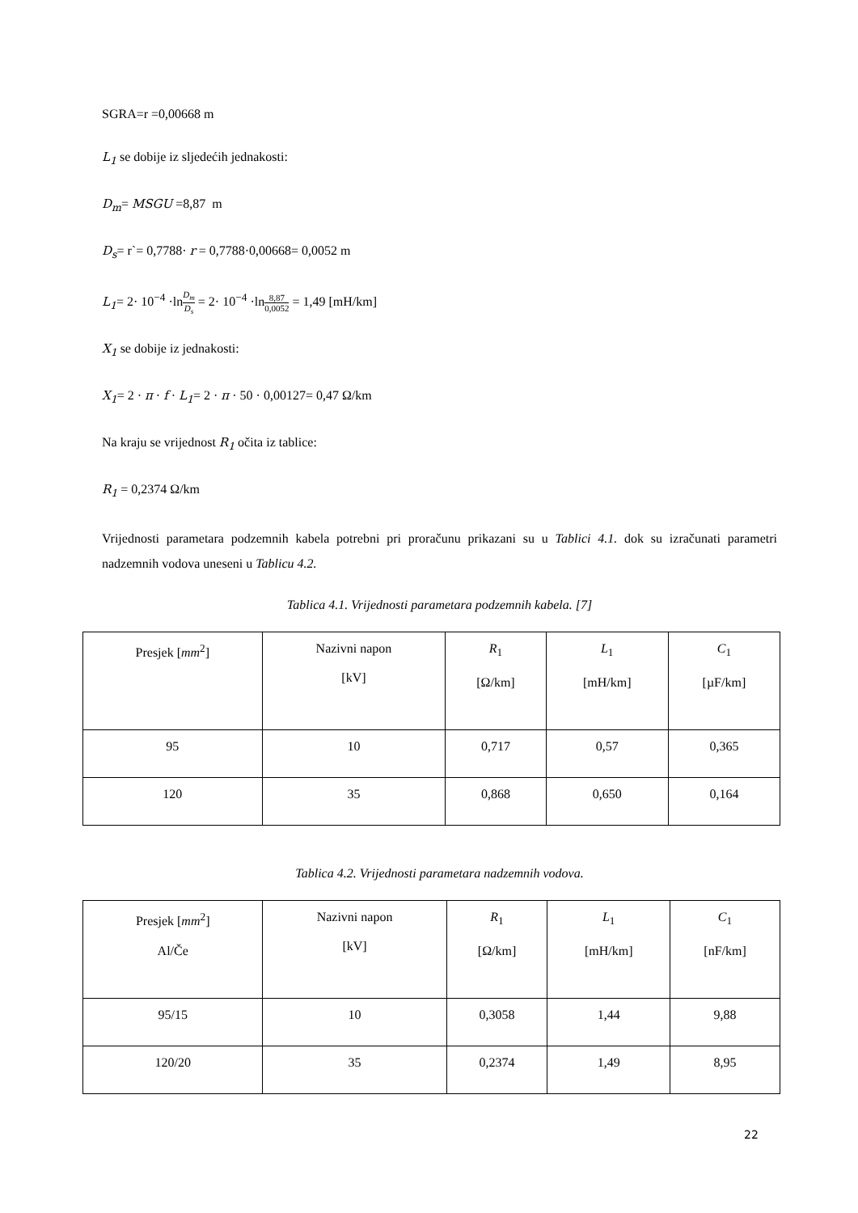SGRA=r =0,00668 m
L<sub>1</sub> se dobije iz sljedećih jednakosti:
D<sub>m</sub>= MSGU =8,87 m
D<sub>s</sub>= r`= 0,7788· r = 0,7788·0,00668= 0,0052 m
L<sub>1</sub>= 2· 10<sup>−4</sup> ·lnD<sub>m</sub> D<sub>s</sub> = 2· 10<sup>−4</sup> ·ln8,87 0,0052 = 1,49 [mH/km]
X<sub>1</sub> se dobije iz jednakosti:
X<sub>1</sub>= 2 · π · f · L<sub>1</sub>= 2 · π · 50 · 0,00127= 0,47 Ω/km
Na kraju se vrijednost R<sub>1</sub> očita iz tablice:
R<sub>1</sub> = 0,2374 Ω/km
Vrijednosti parametara podzemnih kabela potrebni pri proračunu prikazani su u Tablici 4.1. dok su izračunati parametri nadzemnih vodova uneseni u Tablicu 4.2.
Tablica 4.1. Vrijednosti parametara podzemnih kabela. [7]
| Presjek [ mm<sup>2</sup>] | Nazivni napon [kV] | R<sub>1</sub> [Ω/km] | L<sub>1</sub> [mH/km] | C<sub>1</sub> [µF/km] |
| 95 | 10 | 0,717 | 0,57 | 0,365 |
| 120 | 35 | 0,868 | 0,650 | 0,164 |
Tablica 4.2. Vrijednosti parametara nadzemnih vodova.
| Presjek [ mm<sup>2</sup>] Al/Če | Nazivni napon [kV] | R<sub>1</sub> [Ω/km] | L<sub>1</sub> [mH/km] | C<sub>1</sub> [nF/km] |
| 95/15 | 10 | 0,3058 | 1,44 | 9,88 |
| 120/20 | 35 | 0,2374 | 1,49 | 8,95 |
22